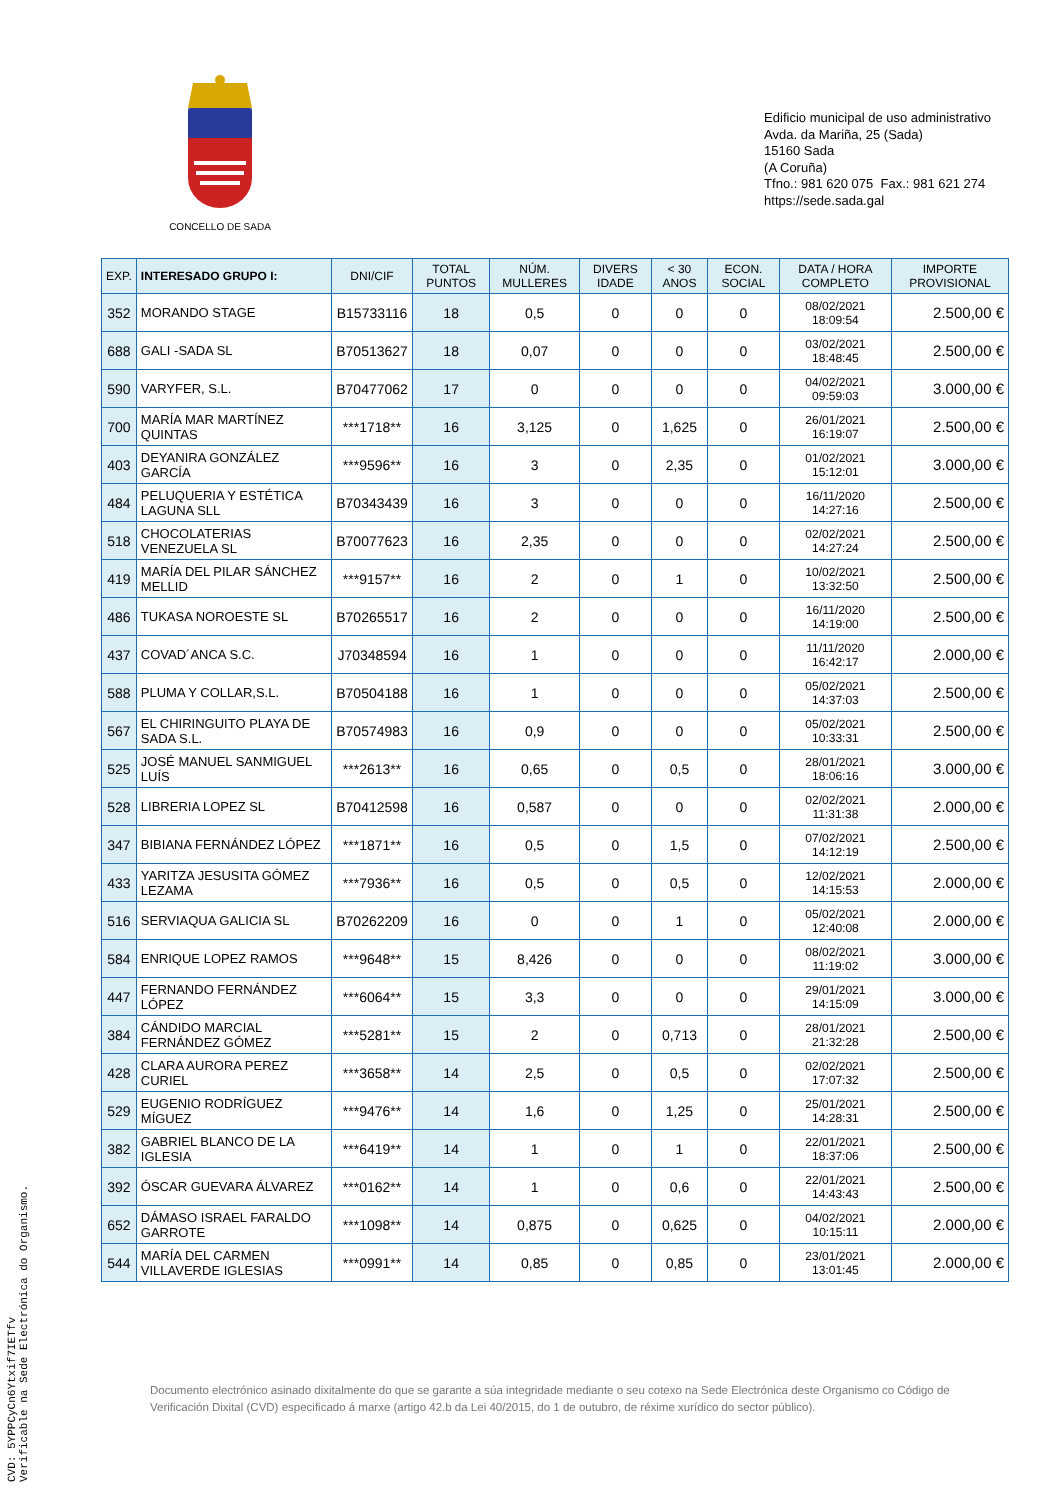CONCELLO DE SADA
Edificio municipal de uso administrativo
Avda. da Mariña, 25 (Sada)
15160 Sada
(A Coruña)
Tfno.: 981 620 075 Fax.: 981 621 274
https://sede.sada.gal
| EXP. | INTERESADO GRUPO I: | DNI/CIF | TOTAL PUNTOS | NÚM. MULLERES | DIVERS IDADE | < 30 ANOS | ECON. SOCIAL | DATA / HORA COMPLETO | IMPORTE PROVISIONAL |
| --- | --- | --- | --- | --- | --- | --- | --- | --- | --- |
| 352 | MORANDO STAGE | B15733116 | 18 | 0,5 | 0 | 0 | 0 | 08/02/2021 18:09:54 | 2.500,00 € |
| 688 | GALI -SADA SL | B70513627 | 18 | 0,07 | 0 | 0 | 0 | 03/02/2021 18:48:45 | 2.500,00 € |
| 590 | VARYFER, S.L. | B70477062 | 17 | 0 | 0 | 0 | 0 | 04/02/2021 09:59:03 | 3.000,00 € |
| 700 | MARÍA MAR MARTÍNEZ QUINTAS | ***1718** | 16 | 3,125 | 0 | 1,625 | 0 | 26/01/2021 16:19:07 | 2.500,00 € |
| 403 | DEYANIRA GONZÁLEZ GARCÍA | ***9596** | 16 | 3 | 0 | 2,35 | 0 | 01/02/2021 15:12:01 | 3.000,00 € |
| 484 | PELUQUERIA Y ESTÉTICA LAGUNA SLL | B70343439 | 16 | 3 | 0 | 0 | 0 | 16/11/2020 14:27:16 | 2.500,00 € |
| 518 | CHOCOLATERIAS VENEZUELA SL | B70077623 | 16 | 2,35 | 0 | 0 | 0 | 02/02/2021 14:27:24 | 2.500,00 € |
| 419 | MARÍA DEL PILAR SÁNCHEZ MELLID | ***9157** | 16 | 2 | 0 | 1 | 0 | 10/02/2021 13:32:50 | 2.500,00 € |
| 486 | TUKASA NOROESTE SL | B70265517 | 16 | 2 | 0 | 0 | 0 | 16/11/2020 14:19:00 | 2.500,00 € |
| 437 | COVAD´ANCA S.C. | J70348594 | 16 | 1 | 0 | 0 | 0 | 11/11/2020 16:42:17 | 2.000,00 € |
| 588 | PLUMA Y COLLAR,S.L. | B70504188 | 16 | 1 | 0 | 0 | 0 | 05/02/2021 14:37:03 | 2.500,00 € |
| 567 | EL CHIRINGUITO PLAYA DE SADA S.L. | B70574983 | 16 | 0,9 | 0 | 0 | 0 | 05/02/2021 10:33:31 | 2.500,00 € |
| 525 | JOSÉ MANUEL SANMIGUEL LUÍS | ***2613** | 16 | 0,65 | 0 | 0,5 | 0 | 28/01/2021 18:06:16 | 3.000,00 € |
| 528 | LIBRERIA LOPEZ SL | B70412598 | 16 | 0,587 | 0 | 0 | 0 | 02/02/2021 11:31:38 | 2.000,00 € |
| 347 | BIBIANA FERNÁNDEZ LÓPEZ | ***1871** | 16 | 0,5 | 0 | 1,5 | 0 | 07/02/2021 14:12:19 | 2.500,00 € |
| 433 | YARITZA JESUSITA GÓMEZ LEZAMA | ***7936** | 16 | 0,5 | 0 | 0,5 | 0 | 12/02/2021 14:15:53 | 2.000,00 € |
| 516 | SERVIAQUA GALICIA SL | B70262209 | 16 | 0 | 0 | 1 | 0 | 05/02/2021 12:40:08 | 2.000,00 € |
| 584 | ENRIQUE LOPEZ RAMOS | ***9648** | 15 | 8,426 | 0 | 0 | 0 | 08/02/2021 11:19:02 | 3.000,00 € |
| 447 | FERNANDO FERNÁNDEZ LÓPEZ | ***6064** | 15 | 3,3 | 0 | 0 | 0 | 29/01/2021 14:15:09 | 3.000,00 € |
| 384 | CÁNDIDO MARCIAL FERNÁNDEZ GÓMEZ | ***5281** | 15 | 2 | 0 | 0,713 | 0 | 28/01/2021 21:32:28 | 2.500,00 € |
| 428 | CLARA AURORA PEREZ CURIEL | ***3658** | 14 | 2,5 | 0 | 0,5 | 0 | 02/02/2021 17:07:32 | 2.500,00 € |
| 529 | EUGENIO RODRÍGUEZ MÍGUEZ | ***9476** | 14 | 1,6 | 0 | 1,25 | 0 | 25/01/2021 14:28:31 | 2.500,00 € |
| 382 | GABRIEL BLANCO DE LA IGLESIA | ***6419** | 14 | 1 | 0 | 1 | 0 | 22/01/2021 18:37:06 | 2.500,00 € |
| 392 | ÓSCAR GUEVARA ÁLVAREZ | ***0162** | 14 | 1 | 0 | 0,6 | 0 | 22/01/2021 14:43:43 | 2.500,00 € |
| 652 | DÁMASO ISRAEL FARALDO GARROTE | ***1098** | 14 | 0,875 | 0 | 0,625 | 0 | 04/02/2021 10:15:11 | 2.000,00 € |
| 544 | MARÍA DEL CARMEN VILLAVERDE IGLESIAS | ***0991** | 14 | 0,85 | 0 | 0,85 | 0 | 23/01/2021 13:01:45 | 2.000,00 € |
Documento electrónico asinado dixitalmente do que se garante a súa integridade mediante o seu cotexo na Sede Electrónica deste Organismo co Código de Verificación Dixital (CVD) especificado á marxe (artigo 42.b da Lei 40/2015, do 1 de outubro, de réxime xurídico do sector público).
CVD: 5YPPCyCn6Ytxif7IETfv
Verificable na Sede Electrónica do Organismo.